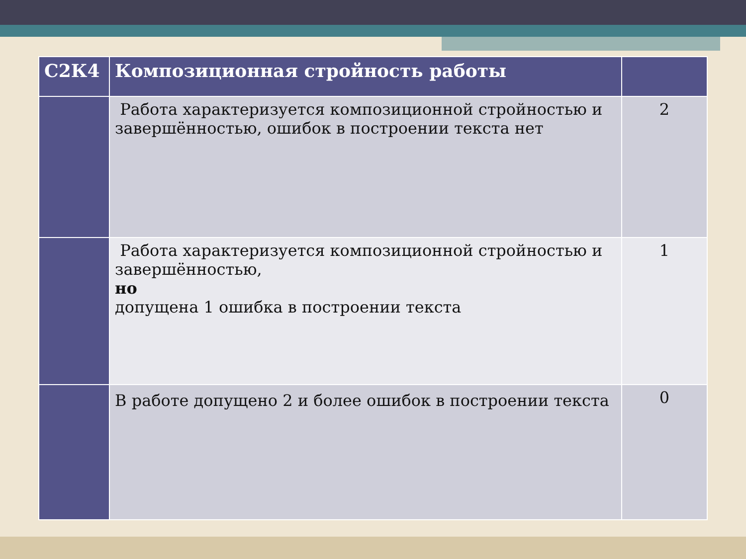| С2К4 | Композиционная стройность работы | |
| --- | --- | --- |
| | Работа характеризуется композиционной стройностью и завершённостью, ошибок в построении текста нет | 2 |
| | Работа характеризуется композиционной стройностью и завершённостью, но допущена 1 ошибка в построении текста | 1 |
| | В работе допущено 2 и более ошибок в построении текста | 0 |